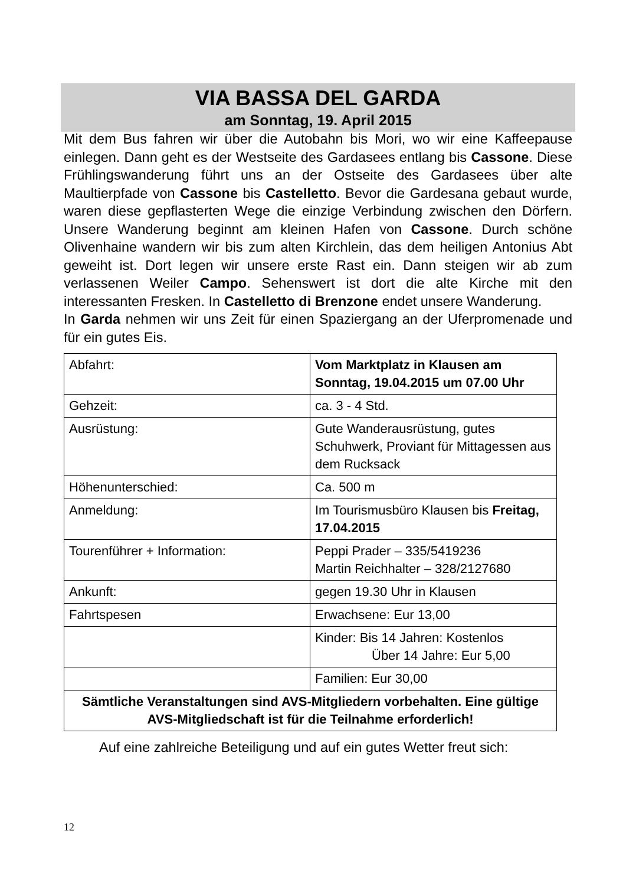VIA BASSA DEL GARDA
am Sonntag, 19. April 2015
Mit dem Bus fahren wir über die Autobahn bis Mori, wo wir eine Kaffeepause einlegen. Dann geht es der Westseite des Gardasees entlang bis Cassone. Diese Frühlingswanderung führt uns an der Ostseite des Gardasees über alte Maultierpfade von Cassone bis Castelletto. Bevor die Gardesana gebaut wurde, waren diese gepflasterten Wege die einzige Verbindung zwischen den Dörfern. Unsere Wanderung beginnt am kleinen Hafen von Cassone. Durch schöne Olivenhaine wandern wir bis zum alten Kirchlein, das dem heiligen Antonius Abt geweiht ist. Dort legen wir unsere erste Rast ein. Dann steigen wir ab zum verlassenen Weiler Campo. Sehenswert ist dort die alte Kirche mit den interessanten Fresken. In Castelletto di Brenzone endet unsere Wanderung.
In Garda nehmen wir uns Zeit für einen Spaziergang an der Uferpromenade und für ein gutes Eis.
| Abfahrt: | Vom Marktplatz in Klausen am Sonntag, 19.04.2015 um 07.00 Uhr |
| Gehzeit: | ca. 3 - 4 Std. |
| Ausrüstung: | Gute Wanderausrüstung, gutes Schuhwerk, Proviant für Mittagessen aus dem Rucksack |
| Höhenunterschied: | Ca. 500 m |
| Anmeldung: | Im Tourismusbüro Klausen bis Freitag, 17.04.2015 |
| Tourenführer + Information: | Peppi Prader – 335/5419236 Martin Reichhalter – 328/2127680 |
| Ankunft: | gegen 19.30 Uhr in Klausen |
| Fahrtspesen | Erwachsene: Eur 13,00 |
| | Kinder: Bis 14 Jahren: Kostenlos Über 14 Jahre: Eur 5,00 |
| | Familien: Eur 30,00 |
| Sämtliche Veranstaltungen sind AVS-Mitgliedern vorbehalten. Eine gültige AVS-Mitgliedschaft ist für die Teilnahme erforderlich! | |
Auf eine zahlreiche Beteiligung und auf ein gutes Wetter freut sich:
12